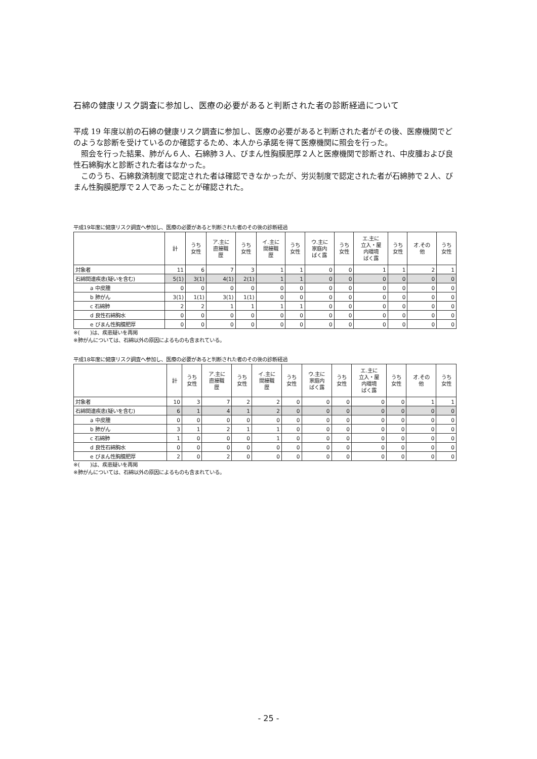石綿の健康リスク調査に参加し、医療の必要があると判断された者の診断経過について
平成 19 年度以前の石綿の健康リスク調査に参加し、医療の必要があると判断された者がその後、医療機関でどのような診断を受けているのか確認するため、本人から承諾を得て医療機関に照会を行った。
　照会を行った結果、肺がん６人、石綿肺３人、びまん性胸膜肥厚２人と医療機関で診断され、中皮腫および良性石綿胸水と診断された者はなかった。
　このうち、石綿救済制度で認定された者は確認できなかったが、労災制度で認定された者が石綿肺で２人、びまん性胸膜肥厚で２人であったことが確認された。
平成19年度に健康リスク調査へ参加し、医療の必要があると判断された者のその後の診断経過
| | 計 | うち 女性 | ア.主に 直接職 歴 | うち 女性 | イ.主に 間接職 歴 | うち 女性 | ウ.主に 家庭内 ばく露 | うち 女性 | エ.主に 立入・屋 内環境 ばく露 | うち 女性 | オ.その 他 | うち 女性 |
| --- | --- | --- | --- | --- | --- | --- | --- | --- | --- | --- | --- | --- |
| 対象者 | 11 | 6 | 7 | 3 | 1 | 1 | 0 | 0 | 1 | 1 | 2 | 1 |
| 石綿関連疾患(疑いを含む) | 5(1) | 3(1) | 4(1) | 2(1) | 1 | 1 | 0 | 0 | 0 | 0 | 0 | 0 |
| a 中皮腫 | 0 | 0 | 0 | 0 | 0 | 0 | 0 | 0 | 0 | 0 | 0 | 0 |
| b 肺がん | 3(1) | 1(1) | 3(1) | 1(1) | 0 | 0 | 0 | 0 | 0 | 0 | 0 | 0 |
| c 石綿肺 | 2 | 2 | 1 | 1 | 1 | 1 | 0 | 0 | 0 | 0 | 0 | 0 |
| d 良性石綿胸水 | 0 | 0 | 0 | 0 | 0 | 0 | 0 | 0 | 0 | 0 | 0 | 0 |
| e びまん性胸膜肥厚 | 0 | 0 | 0 | 0 | 0 | 0 | 0 | 0 | 0 | 0 | 0 | 0 |
※(　　)は、疾患疑いを再掲
※肺がんについては、石綿以外の原因によるものも含まれている。
平成18年度に健康リスク調査へ参加し、医療の必要があると判断された者のその後の診断経過
| | 計 | うち 女性 | ア.主に 直接職 歴 | うち 女性 | イ.主に 間接職 歴 | うち 女性 | ウ.主に 家庭内 ばく露 | うち 女性 | エ.主に 立入・屋 内環境 ばく露 | うち 女性 | オ.その 他 | うち 女性 |
| --- | --- | --- | --- | --- | --- | --- | --- | --- | --- | --- | --- | --- |
| 対象者 | 10 | 3 | 7 | 2 | 2 | 0 | 0 | 0 | 0 | 0 | 1 | 1 |
| 石綿関連疾患(疑いを含む) | 6 | 1 | 4 | 1 | 2 | 0 | 0 | 0 | 0 | 0 | 0 | 0 |
| a 中皮腫 | 0 | 0 | 0 | 0 | 0 | 0 | 0 | 0 | 0 | 0 | 0 | 0 |
| b 肺がん | 3 | 1 | 2 | 1 | 1 | 0 | 0 | 0 | 0 | 0 | 0 | 0 |
| c 石綿肺 | 1 | 0 | 0 | 0 | 1 | 0 | 0 | 0 | 0 | 0 | 0 | 0 |
| d 良性石綿胸水 | 0 | 0 | 0 | 0 | 0 | 0 | 0 | 0 | 0 | 0 | 0 | 0 |
| e びまん性胸膜肥厚 | 2 | 0 | 2 | 0 | 0 | 0 | 0 | 0 | 0 | 0 | 0 | 0 |
※(　　)は、疾患疑いを再掲
※肺がんについては、石綿以外の原因によるものも含まれている。
- 25 -